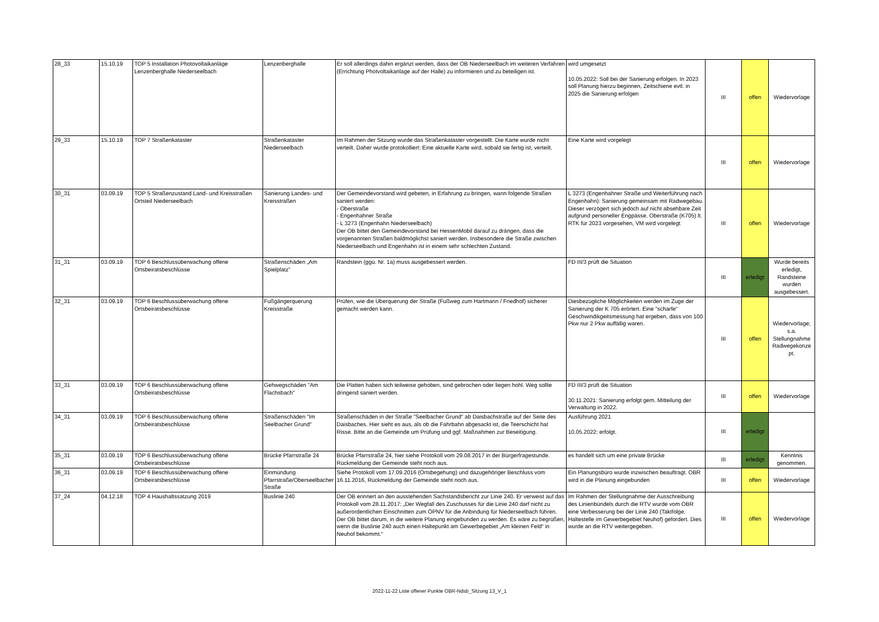| 28_33 | 15.10.19 | TOP 5 Installation Photovoltaikanläge Lenzenberghalle Niederseelbach | Lenzenberghalle | Er soll allerdings dahin ergänzt werden, dass der OB Niederseelbach im weiteren Verfahren (Errichtung Photvoltaikanlage auf der Halle) zu informieren und zu beteiligen ist. | wird umgesetzt 10.05.2022: Soll bei der Sanierung erfolgen. In 2023 soll Planung hierzu beginnen, Zeitschiene evtl. in 2025 die Sanierung erfolgen | III | offen | Wiedervorlage |
| 29_33 | 15.10.19 | TOP 7 Straßenkataster | Straßenkataster Niederseelbach | Im Rahmen der Sitzung wurde das Straßenkataster vorgestellt. Die Karte wurde nicht verteilt. Daher wurde protokolliert: Eine aktuelle Karte wird, sobald sie fertig ist, verteilt. | Eine Karte wird vorgelegt | III | offen | Wiedervorlage |
| 30_31 | 03.09.19 | TOP 5 Straßenzustand Land- und Kreisstraßen Ortsteil Niederseelbach | Sanierung Landes- und Kreisstraßen | Der Gemeindevorstand wird gebeten, in Erfahrung zu bringen, wann folgende Straßen saniert werden: - Oberstraße - Engenhahner Straße - L 3273 (Engenhahn Niederseelbach) Der OB bittet den Gemeindevorstand bei HessenMobil darauf zu drängen, dass die vorgenannten Straßen baldmöglichst saniert werden. Insbesondere die Straße zwischen Niederseelbach und Engenhahn ist in einem sehr schlechten Zustand. | L 3273 (Engenhahner Straße und Weiterführung nach Engenhahn): Sanierung gemeinsam mit Radwegebau. Dieser verzögert sich jedoch auf nicht absehbare Zeit aufgrund personeller Engpässe. Oberstraße (K705) lt. RTK für 2023 vorgesehen, VM wird vorgelegt | III | offen | Wiedervorlage |
| 31_31 | 03.09.19 | TOP 6 Beschlussüberwachung offene Ortsbeiratsbeschlüsse | Straßenschäden „Am Spielplatz“ | Randstein (ggü. Nr. 1a) muss ausgebessert werden. | FD III/3 prüft die Situation | III | erledigt | Wurde bereits erledigt, Randsteine wurden ausgebessert. |
| 32_31 | 03.09.19 | TOP 6 Beschlussüberwachung offene Ortsbeiratsbeschlüsse | Fußgängerquerung Kreisstraße | Prüfen, wie die Überquerung der Straße (Fußweg zum Hartmann / Friedhof) sicherer gemacht werden kann. | Diesbezügliche Möglichkeiten werden im Zuge der Sanierung der K 705 erörtert. Eine "scharfe" Geschwindikgeitsmessung hat ergeben, dass von 100 Pkw nur 2 Pkw auffällig waren. | III | offen | Wiedervorlage; s.a. Stellungnahme Radwegekonze pt. |
| 33_31 | 03.09.19 | TOP 6 Beschlussüberwachung offene Ortsbeiratsbeschlüsse | Gehwegschäden "Am Flachsbach" | Die Platten haben sich teilweise gehoben, sind gebrochen oder liegen hohl. Weg sollte dringend saniert werden. | FD III/3 prüft die Situation 30.11.2021: Sanierung erfolgt gem. Mitteilung der Verwaltung in 2022. | III | offen | Wiedervorlage |
| 34_31 | 03.09.19 | TOP 6 Beschlussüberwachung offene Ortsbeiratsbeschlüsse | Straßenschäden "Im Seelbacher Grund" | Straßenschäden in der Straße "Seelbacher Grund" ab Daisbachstraße auf der Seite des Daisbaches. Hier sieht es aus, als ob die Fahrbahn abgesackt ist, die Teerschicht hat Risse. Bitte an die Gemeinde um Prüfung und ggf. Maßnahmen zur Beseitigung. | Ausführung 2021 10.05.2022: erfolgt. | III | erledigt | |
| 35_31 | 03.09.19 | TOP 6 Beschlussüberwachung offene Ortsbeiratsbeschlüsse | Brücke Pfarrstraße 24 | Brücke Pfarrstraße 24, hier siehe Protokoll vom 29.08.2017 in der Bürgerfragestunde. Rückmeldung der Gemeinde steht noch aus. | es handelt sich um eine private Brücke | III | erledigt | Kenntnis genommen. |
| 36_31 | 03.09.19 | TOP 6 Beschlussüberwachung offene Ortsbeiratsbeschlüsse | Einmündung Pfarrstraße/Oberseelbacher Straße | Siehe Protokoll vom 17.09.2016 (Ortsbegehung) und dazugehöriger Beschluss vom 16.11.2016, Rückmeldung der Gemeinde steht noch aus. | Ein Planungsbüro wurde inzwischen beauftragt. OBR wird in die Planung eingebunden | III | offen | Wiedervorlage |
| 37_24 | 04.12.18 | TOP 4 Haushaltssatzung 2019 | Buslinie 240 | Der OB erinnert an den ausstehenden Sachstandsbericht zur Linie 240. Er verweist auf das Protokoll vom 28.11.2017: „Der Wegfall des Zuschusses für die Linie 240 darf nicht zu außerordentlichen Einschnitten zum ÖPNV für die Anbindung für Niederseelbach führen. Der OB bittet darum, in die weitere Planung eingebunden zu werden. Es wäre zu begrüßen, wenn die Buslinie 240 auch einen Haltepunkt am Gewerbegebiet „Am kleinen Feld“ in Neuhof bekommt.“ | Im Rahmen der Stellungnahme der Ausschreibung des Linienbündels durch die RTV wurde vom OBR eine Verbesserung bei der Linie 240 (Taktfolge, Haltestelle im Gewerbegebiet Neuhof) gefordert. Dies wurde an die RTV weitergegeben. | III | offen | Wiedervorlage |
2022-11-22 Liste offener Punkte OBR-Ndsb_Sitzung 13_V_1